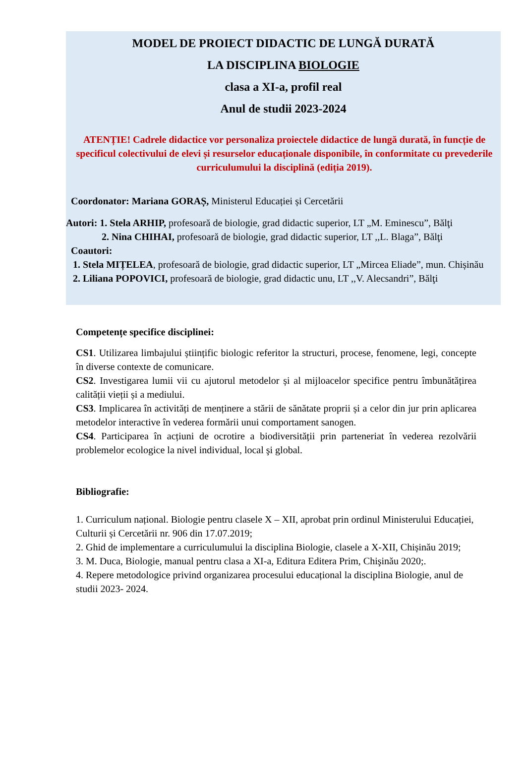MODEL DE PROIECT DIDACTIC DE LUNGĂ DURATĂ
LA DISCIPLINA BIOLOGIE
clasa a XI-a, profil real
Anul de studii 2023-2024
ATENȚIE! Cadrele didactice vor personaliza proiectele didactice de lungă durată, în funcție de specificul colectivului de elevi și resurselor educaționale disponibile, în conformitate cu prevederile curriculumului la disciplină (ediția 2019).
Coordonator: Mariana GORAȘ, Ministerul Educației și Cercetării
Autori: 1. Stela ARHIP, profesoară de biologie, grad didactic superior, LT „M. Eminescu”, Bălţi
2. Nina CHIHAI, profesoară de biologie, grad didactic superior, LT ,,L. Blaga”, Bălţi
Coautori:
1. Stela MIȚELEA, profesoară de biologie, grad didactic superior, LT „Mircea Eliade”, mun. Chișinău
2. Liliana POPOVICI, profesoară de biologie, grad didactic unu, LT ,,V. Alecsandri”, Bălţi
Competențe specifice disciplinei:
CS1. Utilizarea limbajului științific biologic referitor la structuri, procese, fenomene, legi, concepte în diverse contexte de comunicare.
CS2. Investigarea lumii vii cu ajutorul metodelor și al mijloacelor specifice pentru îmbunătățirea calității vieții și a mediului.
CS3. Implicarea în activități de menținere a stării de sănătate proprii și a celor din jur prin aplicarea metodelor interactive în vederea formării unui comportament sanogen.
CS4. Participarea în acțiuni de ocrotire a biodiversității prin parteneriat în vederea rezolvării problemelor ecologice la nivel individual, local şi global.
Bibliografie:
1. Curriculum național. Biologie pentru clasele X – XII, aprobat prin ordinul Ministerului Educației, Culturii și Cercetării nr. 906 din 17.07.2019;
2. Ghid de implementare a curriculumului la disciplina Biologie, clasele a X-XII, Chișinău 2019;
3. M. Duca, Biologie, manual pentru clasa a XI-a, Editura Editera Prim, Chişinău 2020;.
4. Repere metodologice privind organizarea procesului educațional la disciplina Biologie, anul de studii 2023- 2024.